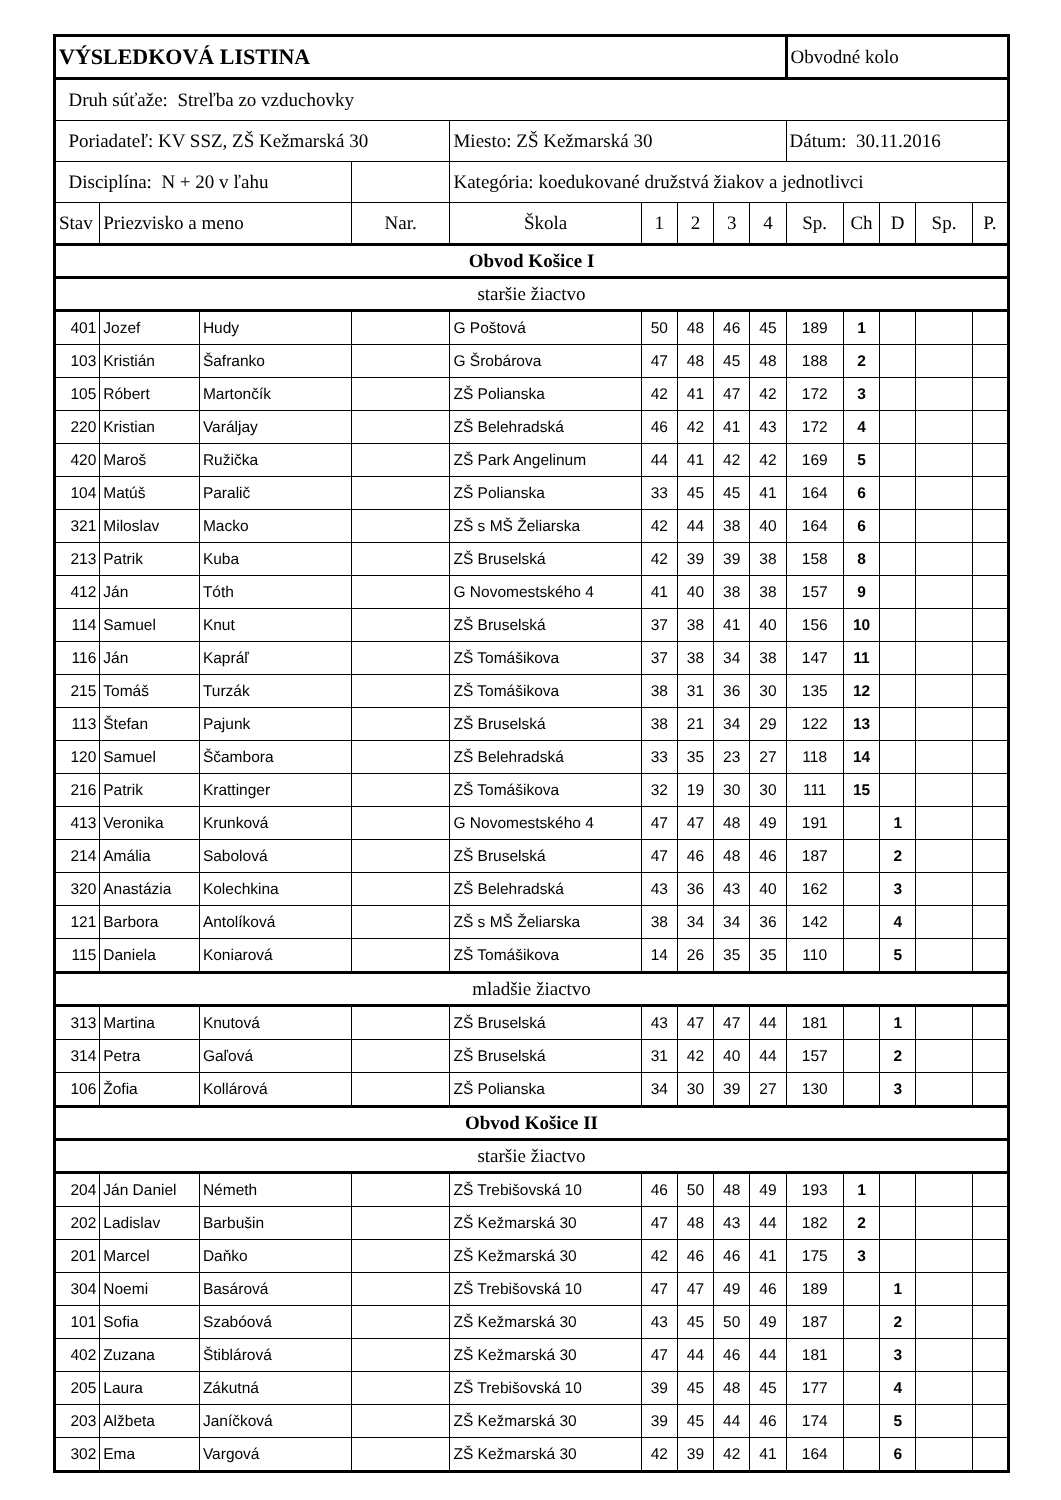| VÝSLEDKOVÁ LISTINA | | | | | | | | | Obvodné kolo | | | | |
| Druh súťaže: Streľba zo vzduchovky | | | | | | | | | | | | | |
| Poriadateľ: KV SSZ, ZŠ Kežmarská 30 | | | | Miesto: ZŠ Kežmarská 30 | | | | | Dátum: 30.11.2016 | | | | |
| Disciplína: N + 20 v ľahu | | | | Kategória: koedukované družstvá žiakov a jednotlivci | | | | | | | | | |
| Stav | Priezvisko a meno | | Nar. | Škola | 1 | 2 | 3 | 4 | Sp. | Ch | D | Sp. | P. |
| Obvod Košice I | | | | | | | | | | | | | |
| staršie žiactvo | | | | | | | | | | | | | |
| 401 | Jozef | Hudy | | G Poštová | 50 | 48 | 46 | 45 | 189 | 1 | | | |
| 103 | Kristián | Šafranko | | G Šrobárova | 47 | 48 | 45 | 48 | 188 | 2 | | | |
| 105 | Róbert | Martončík | | ZŠ Polianska | 42 | 41 | 47 | 42 | 172 | 3 | | | |
| 220 | Kristian | Varáljay | | ZŠ Belehradská | 46 | 42 | 41 | 43 | 172 | 4 | | | |
| 420 | Maroš | Ružička | | ZŠ Park Angelinum | 44 | 41 | 42 | 42 | 169 | 5 | | | |
| 104 | Matúš | Paralič | | ZŠ Polianska | 33 | 45 | 45 | 41 | 164 | 6 | | | |
| 321 | Miloslav | Macko | | ZŠ s MŠ Želiarska | 42 | 44 | 38 | 40 | 164 | 6 | | | |
| 213 | Patrik | Kuba | | ZŠ Bruselská | 42 | 39 | 39 | 38 | 158 | 8 | | | |
| 412 | Ján | Tóth | | G Novomestského 4 | 41 | 40 | 38 | 38 | 157 | 9 | | | |
| 114 | Samuel | Knut | | ZŠ Bruselská | 37 | 38 | 41 | 40 | 156 | 10 | | | |
| 116 | Ján | Kapráľ | | ZŠ Tomášikova | 37 | 38 | 34 | 38 | 147 | 11 | | | |
| 215 | Tomáš | Turzák | | ZŠ Tomášikova | 38 | 31 | 36 | 30 | 135 | 12 | | | |
| 113 | Štefan | Pajunk | | ZŠ Bruselská | 38 | 21 | 34 | 29 | 122 | 13 | | | |
| 120 | Samuel | Ščambora | | ZŠ Belehradská | 33 | 35 | 23 | 27 | 118 | 14 | | | |
| 216 | Patrik | Krattinger | | ZŠ Tomášikova | 32 | 19 | 30 | 30 | 111 | 15 | | | |
| 413 | Veronika | Krunková | | G Novomestského 4 | 47 | 47 | 48 | 49 | 191 | | 1 | | |
| 214 | Amália | Sabolová | | ZŠ Bruselská | 47 | 46 | 48 | 46 | 187 | | 2 | | |
| 320 | Anastázia | Kolechkina | | ZŠ Belehradská | 43 | 36 | 43 | 40 | 162 | | 3 | | |
| 121 | Barbora | Antolíková | | ZŠ s MŠ Želiarska | 38 | 34 | 34 | 36 | 142 | | 4 | | |
| 115 | Daniela | Koniarová | | ZŠ Tomášikova | 14 | 26 | 35 | 35 | 110 | | 5 | | |
| mladšie žiactvo | | | | | | | | | | | | | |
| 313 | Martina | Knutová | | ZŠ Bruselská | 43 | 47 | 47 | 44 | 181 | | 1 | | |
| 314 | Petra | Gaľová | | ZŠ Bruselská | 31 | 42 | 40 | 44 | 157 | | 2 | | |
| 106 | Žofia | Kollárová | | ZŠ Polianska | 34 | 30 | 39 | 27 | 130 | | 3 | | |
| Obvod Košice II | | | | | | | | | | | | | |
| staršie žiactvo | | | | | | | | | | | | | |
| 204 | Ján Daniel | Németh | | ZŠ Trebišovská 10 | 46 | 50 | 48 | 49 | 193 | 1 | | | |
| 202 | Ladislav | Barbušin | | ZŠ Kežmarská 30 | 47 | 48 | 43 | 44 | 182 | 2 | | | |
| 201 | Marcel | Daňko | | ZŠ Kežmarská 30 | 42 | 46 | 46 | 41 | 175 | 3 | | | |
| 304 | Noemi | Basárová | | ZŠ Trebišovská 10 | 47 | 47 | 49 | 46 | 189 | | 1 | | |
| 101 | Sofia | Szabóová | | ZŠ Kežmarská 30 | 43 | 45 | 50 | 49 | 187 | | 2 | | |
| 402 | Zuzana | Štiblárová | | ZŠ Kežmarská 30 | 47 | 44 | 46 | 44 | 181 | | 3 | | |
| 205 | Laura | Zákutná | | ZŠ Trebišovská 10 | 39 | 45 | 48 | 45 | 177 | | 4 | | |
| 203 | Alžbeta | Janíčková | | ZŠ Kežmarská 30 | 39 | 45 | 44 | 46 | 174 | | 5 | | |
| 302 | Ema | Vargová | | ZŠ Kežmarská 30 | 42 | 39 | 42 | 41 | 164 | | 6 | | |